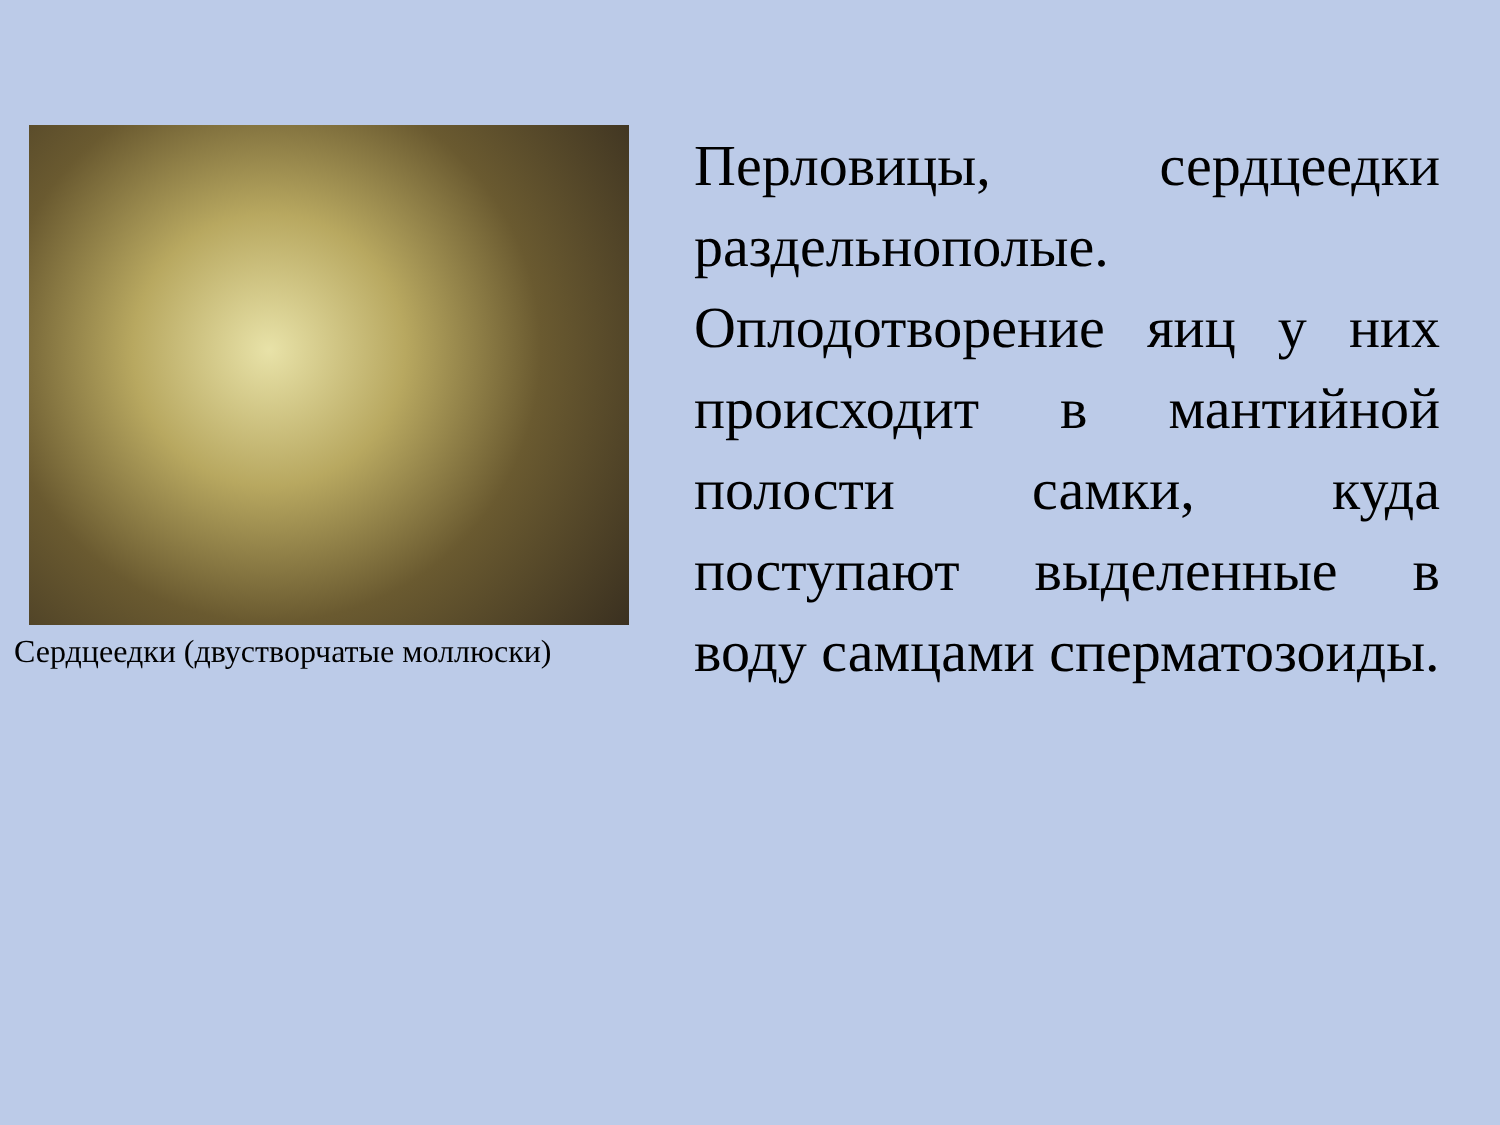Сердцеедки (двустворчатые моллюски)
Перловицы, сердцеедки раздельнополые. Оплодотворение яиц у них происходит в мантийной полости самки, куда поступают выделенные в воду самцами сперматозоиды.